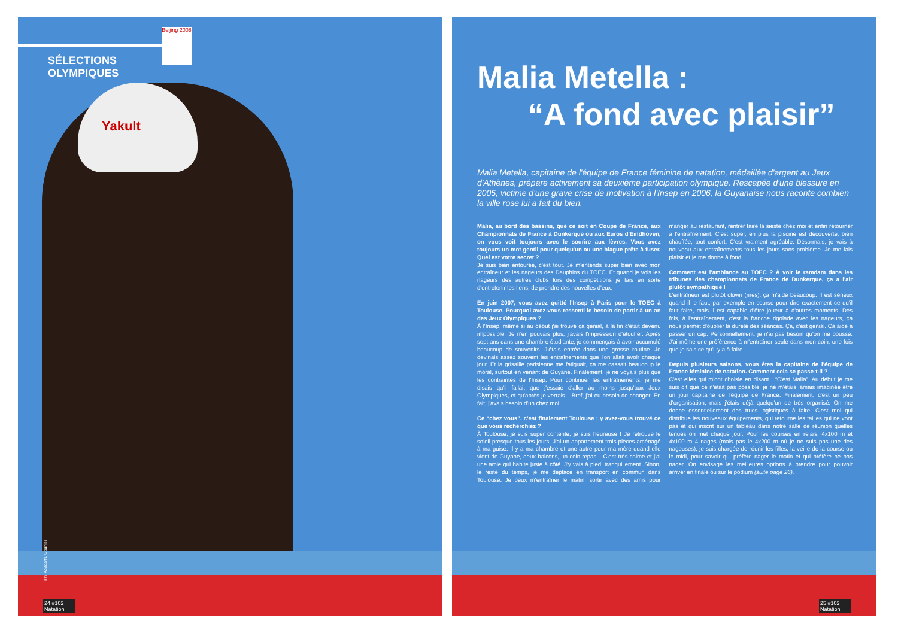Yakult
SÉLECTIONS OLYMPIQUES
Beijing 2008
Ph. Abaca/N. Gouhier
24 #102 Natation
Malia Metella :
“A fond avec plaisir”
Malia Metella, capitaine de l'équipe de France féminine de natation, médaillée d'argent au Jeux d'Athènes, prépare activement sa deuxième participation olympique. Rescapée d'une blessure en 2005, victime d'une grave crise de motivation à l'Insep en 2006, la Guyanaise nous raconte combien la ville rose lui a fait du bien.
Malia, au bord des bassins, que ce soit en Coupe de France, aux Championnats de France à Dunkerque ou aux Euros d'Eindhoven, on vous voit toujours avec le sourire aux lèvres. Vous avez toujours un mot gentil pour quelqu'un ou une blague prête à fuser. Quel est votre secret ?
Je suis bien entourée, c'est tout. Je m'entends super bien avec mon entraîneur et les nageurs des Dauphins du TOEC. Et quand je vois les nageurs des autres clubs lors des compétitions je fais en sorte d'entretenir les liens, de prendre des nouvelles d'eux.
En juin 2007, vous avez quitté l'Insep à Paris pour le TOEC à Toulouse. Pourquoi avez-vous ressenti le besoin de partir à un an des Jeux Olympiques ?
À l'Insep, même si au début j'ai trouvé ça génial, à la fin c'était devenu impossible. Je n'en pouvais plus, j'avais l'impression d'étouffer. Après sept ans dans une chambre étudiante, je commençais à avoir accumulé beaucoup de souvenirs. J'étais entrée dans une grosse routine. Je devinais assez souvent les entraînements que l'on allait avoir chaque jour. Et la grisaille parisienne me fatiguait, ça me cassait beaucoup le moral, surtout en venant de Guyane. Finalement, je ne voyais plus que les contraintes de l'Insep. Pour continuer les entraînements, je me disais qu'il fallait que j'essaie d'aller au moins jusqu'aux Jeux Olympiques, et qu'après je verrais... Bref, j'ai eu besoin de changer. En fait, j'avais besoin d'un chez moi.
Ce “chez vous”, c'est finalement Toulouse ; y avez-vous trouvé ce que vous recherchiez ?
À Toulouse, je suis super contente, je suis heureuse ! Je retrouve le soleil presque tous les jours. J'ai un appartement trois pièces aménagé à ma guise. Il y a ma chambre et une autre pour ma mère quand elle vient de Guyane, deux balcons, un coin-repas... C'est très calme et j'ai une amie qui habite juste à côté. J'y vais à pied, tranquillement. Sinon, le reste du temps, je me déplace en transport en commun dans Toulouse. Je peux m'entraîner le matin, sortir avec des amis pour manger au restaurant, rentrer faire la sieste chez moi et enfin retourner à l'entraînement. C'est super, en plus la piscine est découverte, bien chauffée, tout confort. C'est vraiment agréable. Désormais, je vais à nouveau aux entraînements tous les jours sans problème. Je me fais plaisir et je me donne à fond.
Comment est l'ambiance au TOEC ? À voir le ramdam dans les tribunes des championnats de France de Dunkerque, ça a l'air plutôt sympathique !
L'entraîneur est plutôt clown (rires), ça m'aide beaucoup. Il est sérieux quand il le faut, par exemple en course pour dire exactement ce qu'il faut faire, mais il est capable d'être joueur à d'autres moments. Des fois, à l'entraînement, c'est la franche rigolade avec les nageurs, ça nous permet d'oublier la dureté des séances. Ça, c'est génial. Ça aide à passer un cap. Personnellement, je n'ai pas besoin qu'on me pousse. J'ai même une préférence à m'entraîner seule dans mon coin, une fois que je sais ce qu'il y a à faire.
Depuis plusieurs saisons, vous êtes la capitaine de l'équipe de France féminine de natation. Comment cela se passe-t-il ?
C'est elles qui m'ont choisie en disant : “C'est Malia”. Au début je me suis dit que ce n'était pas possible, je ne m'étais jamais imaginée être un jour capitaine de l'équipe de France. Finalement, c'est un peu d'organisation, mais j'étais déjà quelqu'un de très organisé. On me donne essentiellement des trucs logistiques à faire. C'est moi qui distribue les nouveaux équipements, qui retourne les tailles qui ne vont pas et qui inscrit sur un tableau dans notre salle de réunion quelles tenues on met chaque jour. Pour les courses en relais, 4x100 m et 4x100 m 4 nages (mais pas le 4x200 m où je ne suis pas une des nageuses), je suis chargée de réunir les filles, la veille de la course ou le midi, pour savoir qui préfère nager le matin et qui préfère ne pas nager. On envisage les meilleures options à prendre pour pouvoir arriver en finale ou sur le podium (suite page 26).
25 #102 Natation